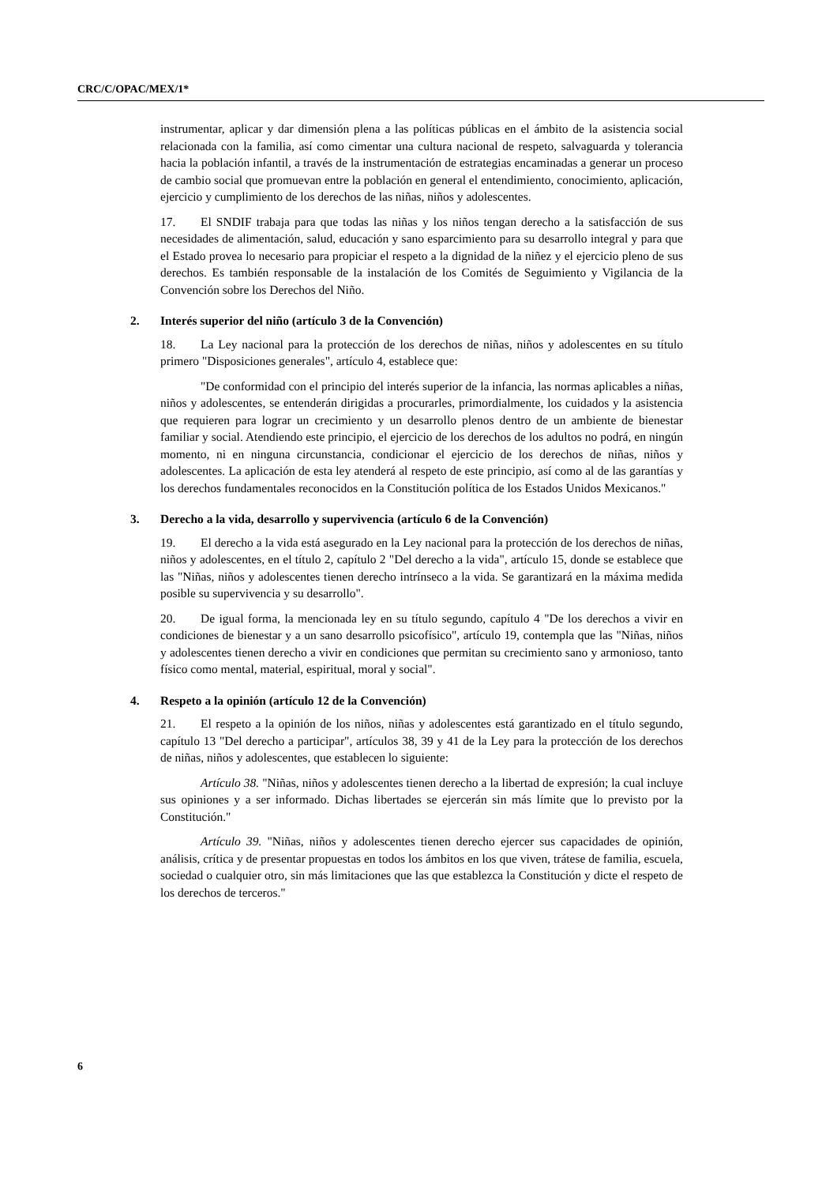CRC/C/OPAC/MEX/1*
instrumentar, aplicar y dar dimensión plena a las políticas públicas en el ámbito de la asistencia social relacionada con la familia, así como cimentar una cultura nacional de respeto, salvaguarda y tolerancia hacia la población infantil, a través de la instrumentación de estrategias encaminadas a generar un proceso de cambio social que promuevan entre la población en general el entendimiento, conocimiento, aplicación, ejercicio y cumplimiento de los derechos de las niñas, niños y adolescentes.
17. El SNDIF trabaja para que todas las niñas y los niños tengan derecho a la satisfacción de sus necesidades de alimentación, salud, educación y sano esparcimiento para su desarrollo integral y para que el Estado provea lo necesario para propiciar el respeto a la dignidad de la niñez y el ejercicio pleno de sus derechos. Es también responsable de la instalación de los Comités de Seguimiento y Vigilancia de la Convención sobre los Derechos del Niño.
2. Interés superior del niño (artículo 3 de la Convención)
18. La Ley nacional para la protección de los derechos de niñas, niños y adolescentes en su título primero "Disposiciones generales", artículo 4, establece que:
"De conformidad con el principio del interés superior de la infancia, las normas aplicables a niñas, niños y adolescentes, se entenderán dirigidas a procurarles, primordialmente, los cuidados y la asistencia que requieren para lograr un crecimiento y un desarrollo plenos dentro de un ambiente de bienestar familiar y social. Atendiendo este principio, el ejercicio de los derechos de los adultos no podrá, en ningún momento, ni en ninguna circunstancia, condicionar el ejercicio de los derechos de niñas, niños y adolescentes. La aplicación de esta ley atenderá al respeto de este principio, así como al de las garantías y los derechos fundamentales reconocidos en la Constitución política de los Estados Unidos Mexicanos."
3. Derecho a la vida, desarrollo y supervivencia (artículo 6 de la Convención)
19. El derecho a la vida está asegurado en la Ley nacional para la protección de los derechos de niñas, niños y adolescentes, en el título 2, capítulo 2 "Del derecho a la vida", artículo 15, donde se establece que las "Niñas, niños y adolescentes tienen derecho intrínseco a la vida. Se garantizará en la máxima medida posible su supervivencia y su desarrollo".
20. De igual forma, la mencionada ley en su título segundo, capítulo 4 "De los derechos a vivir en condiciones de bienestar y a un sano desarrollo psicofísico", artículo 19, contempla que las "Niñas, niños y adolescentes tienen derecho a vivir en condiciones que permitan su crecimiento sano y armonioso, tanto físico como mental, material, espiritual, moral y social".
4. Respeto a la opinión (artículo 12 de la Convención)
21. El respeto a la opinión de los niños, niñas y adolescentes está garantizado en el título segundo, capítulo 13 "Del derecho a participar", artículos 38, 39 y 41 de la Ley para la protección de los derechos de niñas, niños y adolescentes, que establecen lo siguiente:
Artículo 38. "Niñas, niños y adolescentes tienen derecho a la libertad de expresión; la cual incluye sus opiniones y a ser informado. Dichas libertades se ejercerán sin más límite que lo previsto por la Constitución."
Artículo 39. "Niñas, niños y adolescentes tienen derecho ejercer sus capacidades de opinión, análisis, crítica y de presentar propuestas en todos los ámbitos en los que viven, trátese de familia, escuela, sociedad o cualquier otro, sin más limitaciones que las que establezca la Constitución y dicte el respeto de los derechos de terceros."
6